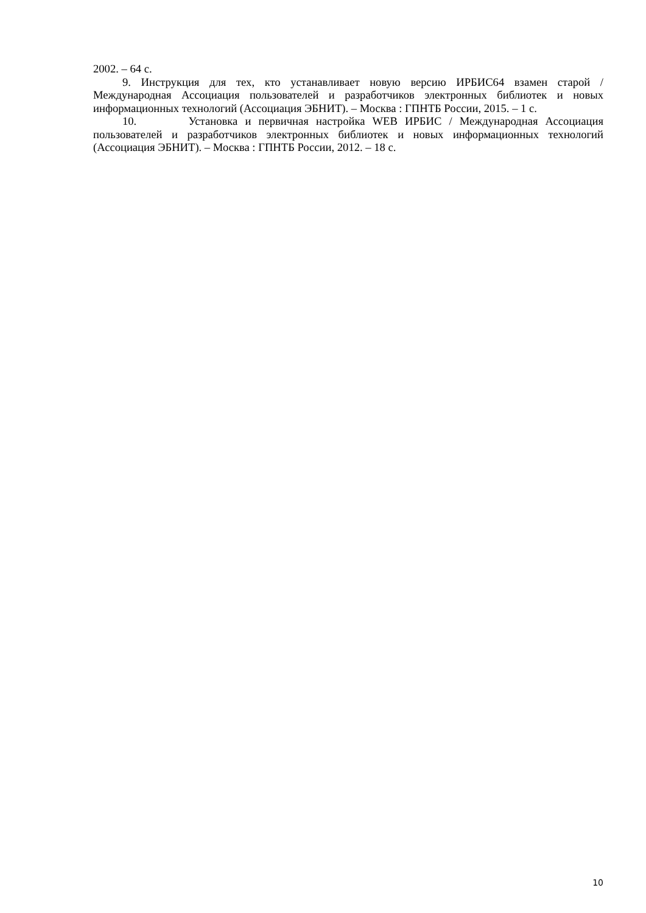2002. – 64 с.
9. Инструкция для тех, кто устанавливает новую версию ИРБИС64 взамен старой / Международная Ассоциация пользователей и разработчиков электронных библиотек и новых информационных технологий (Ассоциация ЭБНИТ). – Москва : ГПНТБ России, 2015. – 1 с.
10. Установка и первичная настройка WEB ИРБИС / Международная Ассоциация пользователей и разработчиков электронных библиотек и новых информационных технологий (Ассоциация ЭБНИТ). – Москва : ГПНТБ России, 2012. – 18 с.
10